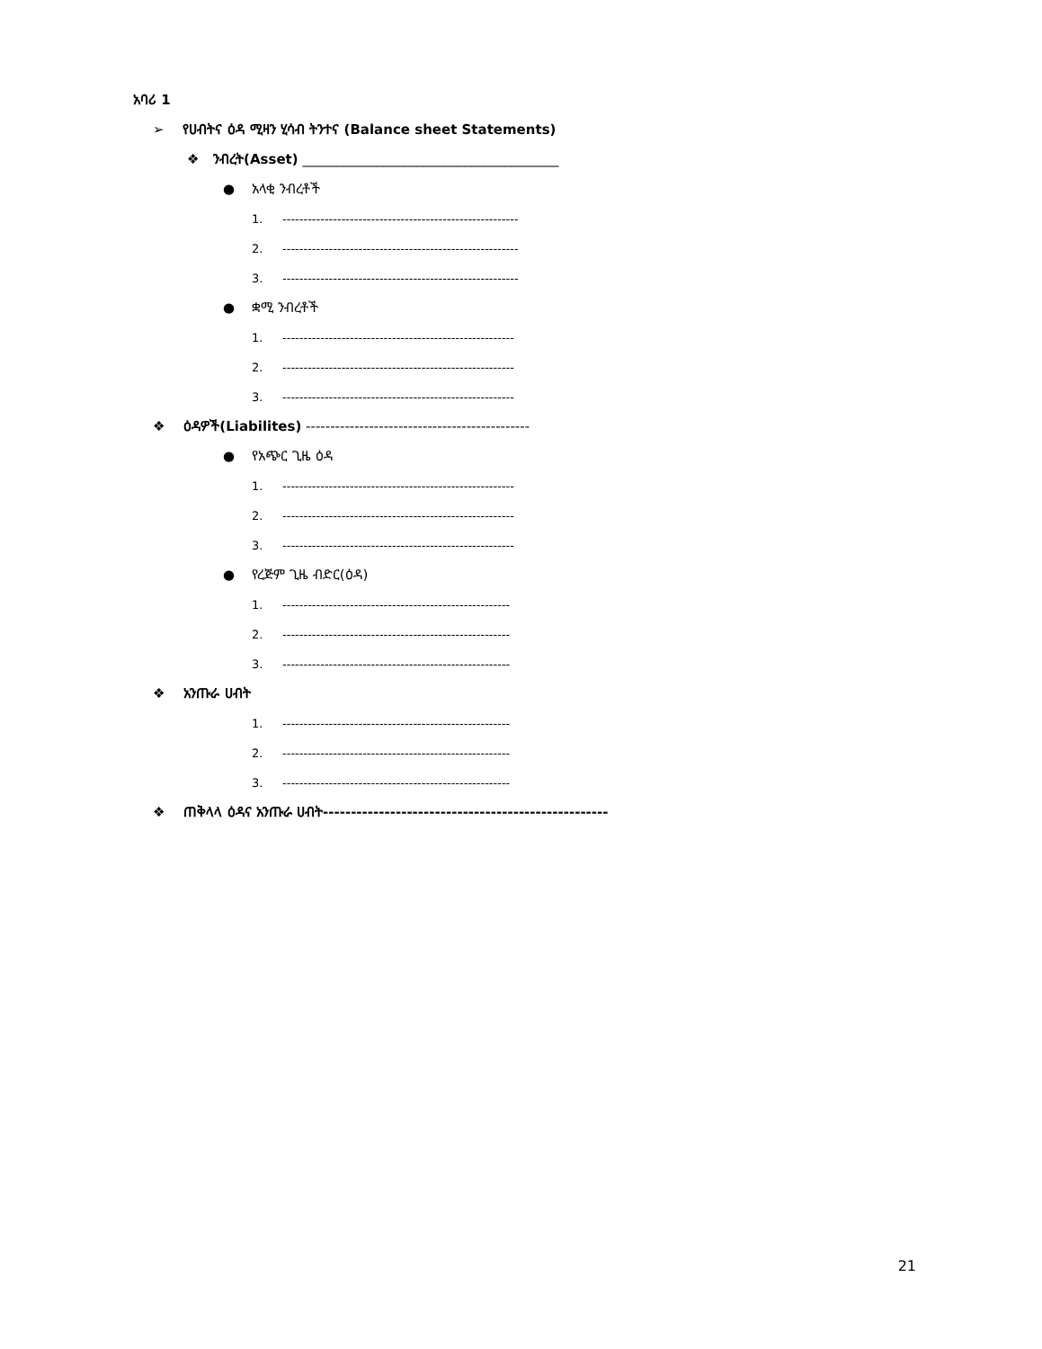አባሪ 1
➢ የሀብትና ዕዳ ሚዛን ሂሳብ ትንተና (Balance sheet Statements)
❖ ንብረት(Asset) ______________________________________
● አላቂ ንብረቶች
1. --------------------------------------------------------
2. --------------------------------------------------------
3. --------------------------------------------------------
● ቋሚ ንብረቶች
1. -------------------------------------------------------
2. -------------------------------------------------------
3. -------------------------------------------------------
❖ ዕዳዎች(Liabilites) ----------------------------------------------
● የአጭር ጊዜ ዕዳ
1. -------------------------------------------------------
2. -------------------------------------------------------
3. -------------------------------------------------------
● የረጅም ጊዜ ብድር(ዕዳ)
1. ------------------------------------------------------
2. ------------------------------------------------------
3. ------------------------------------------------------
❖ አንጡራ ሀብት
1. ------------------------------------------------------
2. ------------------------------------------------------
3. ------------------------------------------------------
❖ ጠቅላላ ዕዳና አንጡራ ሀብት---------------------------------------------------
21